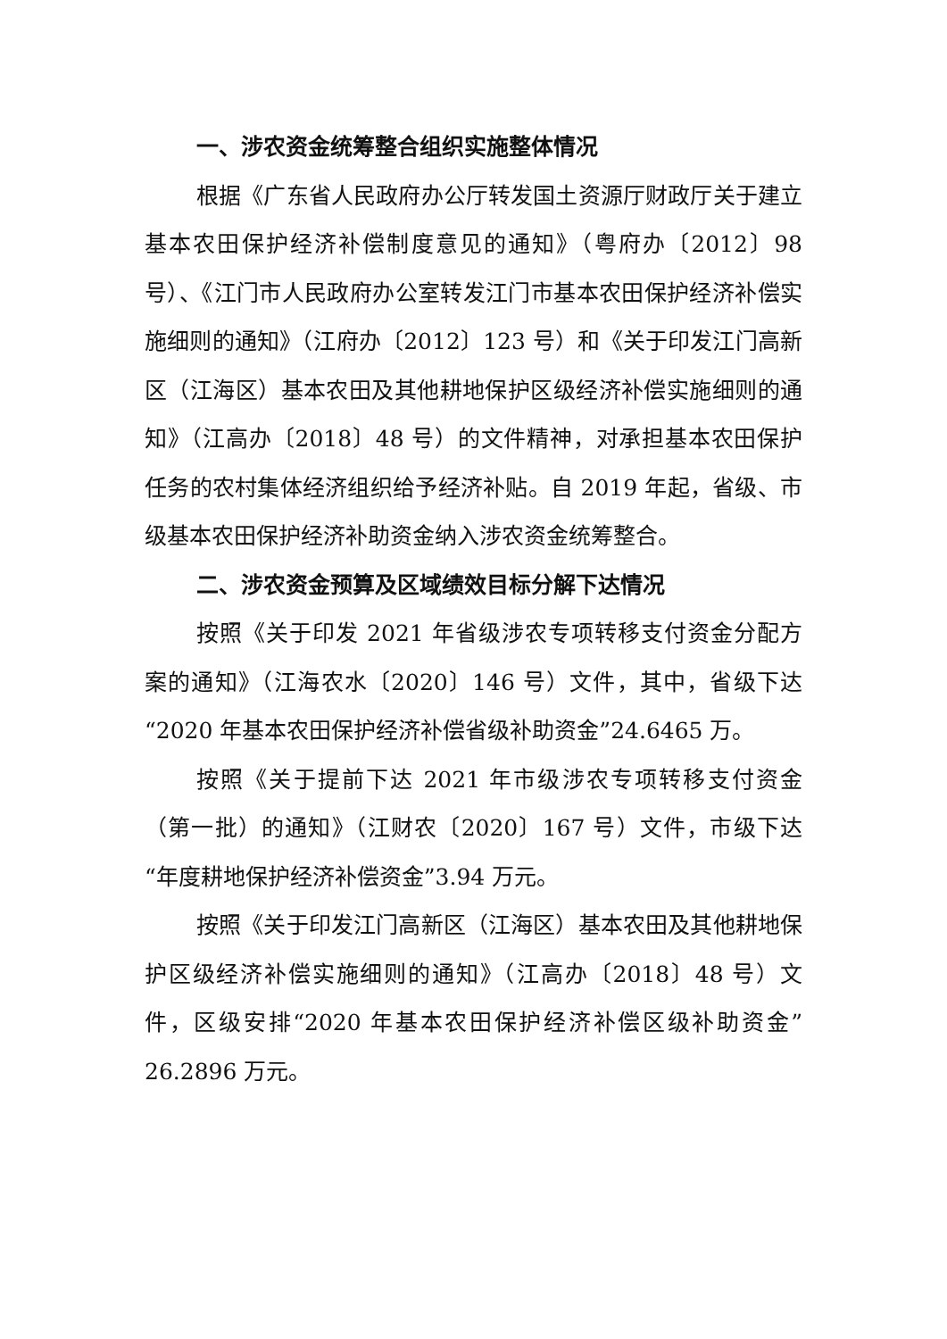一、涉农资金统筹整合组织实施整体情况
根据《广东省人民政府办公厅转发国土资源厅财政厅关于建立基本农田保护经济补偿制度意见的通知》（粤府办〔2012〕98 号）、《江门市人民政府办公室转发江门市基本农田保护经济补偿实施细则的通知》（江府办〔2012〕123 号）和《关于印发江门高新区（江海区）基本农田及其他耕地保护区级经济补偿实施细则的通知》（江高办〔2018〕48 号）的文件精神，对承担基本农田保护任务的农村集体经济组织给予经济补贴。自 2019 年起，省级、市级基本农田保护经济补助资金纳入涉农资金统筹整合。
二、涉农资金预算及区域绩效目标分解下达情况
按照《关于印发 2021 年省级涉农专项转移支付资金分配方案的通知》（江海农水〔2020〕146 号）文件，其中，省级下达“2020 年基本农田保护经济补偿省级补助资金”24.6465 万。
按照《关于提前下达 2021 年市级涉农专项转移支付资金（第一批）的通知》（江财农〔2020〕167 号）文件，市级下达“年度耕地保护经济补偿资金”3.94 万元。
按照《关于印发江门高新区（江海区）基本农田及其他耕地保护区级经济补偿实施细则的通知》（江高办〔2018〕48 号）文件，区级安排“2020 年基本农田保护经济补偿区级补助资金”26.2896 万元。